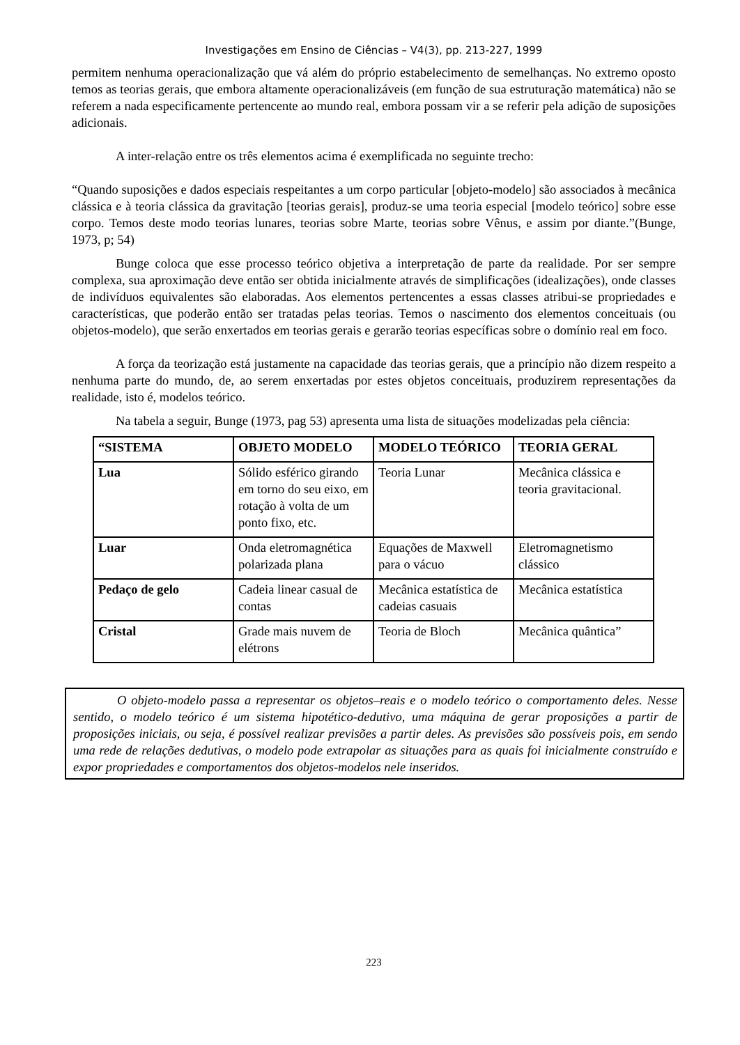Investigações em Ensino de Ciências – V4(3), pp. 213-227, 1999
permitem nenhuma operacionalização que vá além do próprio estabelecimento de semelhanças. No extremo oposto temos as teorias gerais, que embora altamente operacionalizáveis (em função de sua estruturação matemática) não se referem a nada especificamente pertencente ao mundo real, embora possam vir a se referir pela adição de suposições adicionais.
A inter-relação entre os três elementos acima é exemplificada no seguinte trecho:
“Quando suposições e dados especiais respeitantes a um corpo particular [objeto-modelo] são associados à mecânica clássica e à teoria clássica da gravitação [teorias gerais], produz-se uma teoria especial [modelo teórico] sobre esse corpo. Temos deste modo teorias lunares, teorias sobre Marte, teorias sobre Vênus, e assim por diante.”(Bunge, 1973, p; 54)
Bunge coloca que esse processo teórico objetiva a interpretação de parte da realidade. Por ser sempre complexa, sua aproximação deve então ser obtida inicialmente através de simplificações (idealizações), onde classes de indivíduos equivalentes são elaboradas. Aos elementos pertencentes a essas classes atribui-se propriedades e características, que poderão então ser tratadas pelas teorias. Temos o nascimento dos elementos conceituais (ou objetos-modelo), que serão enxertados em teorias gerais e gerarão teorias específicas sobre o domínio real em foco.
A força da teorização está justamente na capacidade das teorias gerais, que a princípio não dizem respeito a nenhuma parte do mundo, de, ao serem enxertadas por estes objetos conceituais, produzirem representações da realidade, isto é, modelos teórico.
Na tabela a seguir, Bunge (1973, pag 53) apresenta uma lista de situações modelizadas pela ciência:
| “SISTEMA | OBJETO MODELO | MODELO TEÓRICO | TEORIA GERAL |
| Lua | Sólido esférico girando em torno do seu eixo, em rotação à volta de um ponto fixo, etc. | Teoria Lunar | Mecânica clássica e teoria gravitacional. |
| Luar | Onda eletromagnética polarizada plana | Equações de Maxwell para o vácuo | Eletromagnetismo clássico |
| Pedaço de gelo | Cadeia linear casual de contas | Mecânica estatística de cadeias casuais | Mecânica estatística |
| Cristal | Grade mais nuvem de elétrons | Teoria de Bloch | Mecânica quântica” |
O objeto-modelo passa a representar os objetos–reais e o modelo teórico o comportamento deles. Nesse sentido, o modelo teórico é um sistema hipotético-dedutivo, uma máquina de gerar proposições a partir de proposições iniciais, ou seja, é possível realizar previsões a partir deles. As previsões são possíveis pois, em sendo uma rede de relações dedutivas, o modelo pode extrapolar as situações para as quais foi inicialmente construído e expor propriedades e comportamentos dos objetos-modelos nele inseridos.
223